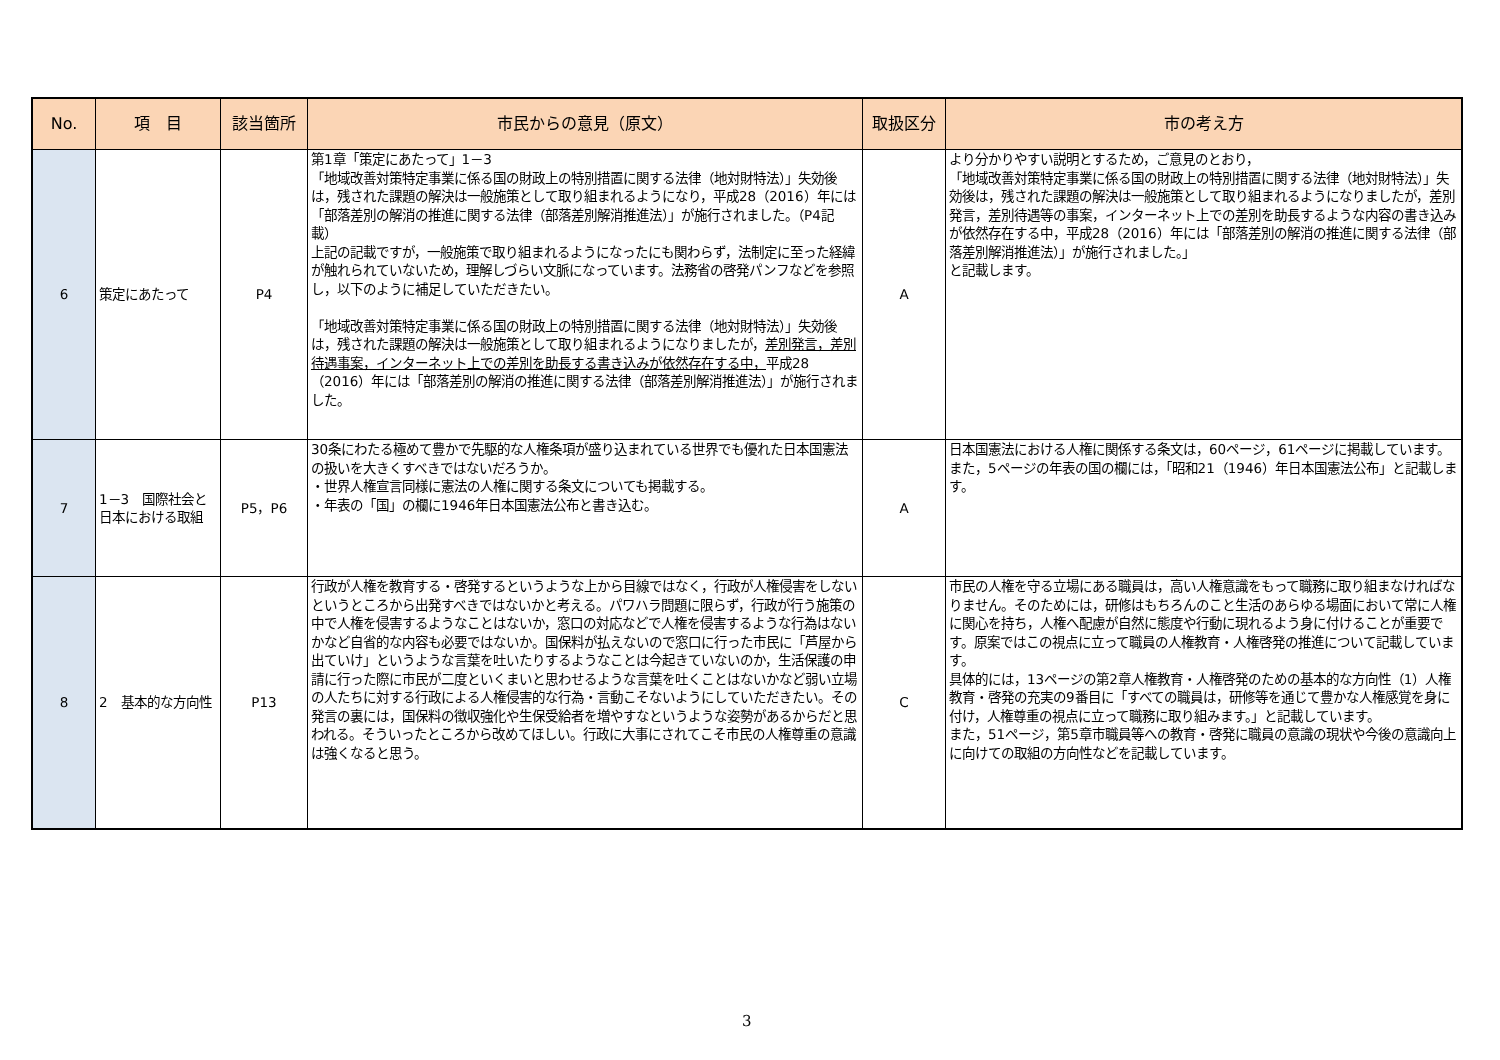| No. | 項 目 | 該当箇所 | 市民からの意見（原文） | 取扱区分 | 市の考え方 |
| --- | --- | --- | --- | --- | --- |
| 6 | 策定にあたって | P4 | 第1章「策定にあたって」1－3 「地域改善対策特定事業に係る国の財政上の特別措置に関する法律（地対財特法）」失効後は，残された課題の解決は一般施策として取り組まれるようになり，平成28（2016）年には「部落差別の解消の推進に関する法律（部落差別解消推進法）」が施行されました。（P4記載） 上記の記載ですが，一般施策で取り組まれるようになったにも関わらず，法制定に至った経緯が触れられていないため，理解しづらい文脈になっています。法務省の啓発パンフなどを参照し，以下のように補足していただきたい。 「地域改善対策特定事業に係る国の財政上の特別措置に関する法律（地対財特法）」失効後は，残された課題の解決は一般施策として取り組まれるようになりましたが， 差別発言，差別待遇事案，インターネット上での差別を助長する書き込みが依然存在する中， 平成28（2016）年には「部落差別の解消の推進に関する法律（部落差別解消推進法）」が施行されました。 | A | より分かりやすい説明とするため，ご意見のとおり， 「地域改善対策特定事業に係る国の財政上の特別措置に関する法律（地対財特法）」失効後は，残された課題の解決は一般施策として取り組まれるようになりましたが，差別発言，差別待遇等の事案，インターネット上での差別を助長するような内容の書き込みが依然存在する中，平成28（2016）年には「部落差別の解消の推進に関する法律（部落差別解消推進法）」が施行されました。」 と記載します。 |
| 7 | 1－3 国際社会と日本における取組 | P5，P6 | 30条にわたる極めて豊かで先駆的な人権条項が盛り込まれている世界でも優れた日本国憲法の扱いを大きくすべきではないだろうか。 ・世界人権宣言同様に憲法の人権に関する条文についても掲載する。 ・年表の「国」の欄に1946年日本国憲法公布と書き込む。 | A | 日本国憲法における人権に関係する条文は，60ページ，61ページに掲載しています。 また，5ページの年表の国の欄には，「昭和21（1946）年日本国憲法公布」と記載します。 |
| 8 | 2 基本的な方向性 | P13 | 行政が人権を教育する・啓発するというような上から目線ではなく，行政が人権侵害をしないというところから出発すべきではないかと考える。パワハラ問題に限らず，行政が行う施策の中で人権を侵害するようなことはないか，窓口の対応などで人権を侵害するような行為はないかなど自省的な内容も必要ではないか。国保料が払えないので窓口に行った市民に「芦屋から出ていけ」というような言葉を吐いたりするようなことは今起きていないのか，生活保護の申請に行った際に市民が二度といくまいと思わせるような言葉を吐くことはないかなど弱い立場の人たちに対する行政による人権侵害的な行為・言動こそないようにしていただきたい。その発言の裏には，国保料の徴収強化や生保受給者を増やすなというような姿勢があるからだと思われる。そういったところから改めてほしい。行政に大事にされてこそ市民の人権尊重の意識は強くなると思う。 | C | 市民の人権を守る立場にある職員は，高い人権意識をもって職務に取り組まなければなりません。そのためには，研修はもちろんのこと生活のあらゆる場面において常に人権に関心を持ち，人権へ配慮が自然に態度や行動に現れるよう身に付けることが重要です。原案ではこの視点に立って職員の人権教育・人権啓発の推進について記載しています。 具体的には，13ページの第2章人権教育・人権啓発のための基本的な方向性（1）人権教育・啓発の充実の9番目に「すべての職員は，研修等を通じて豊かな人権感覚を身に付け，人権尊重の視点に立って職務に取り組みます。」と記載しています。 また，51ページ，第5章市職員等への教育・啓発に職員の意識の現状や今後の意識向上に向けての取組の方向性などを記載しています。 |
3